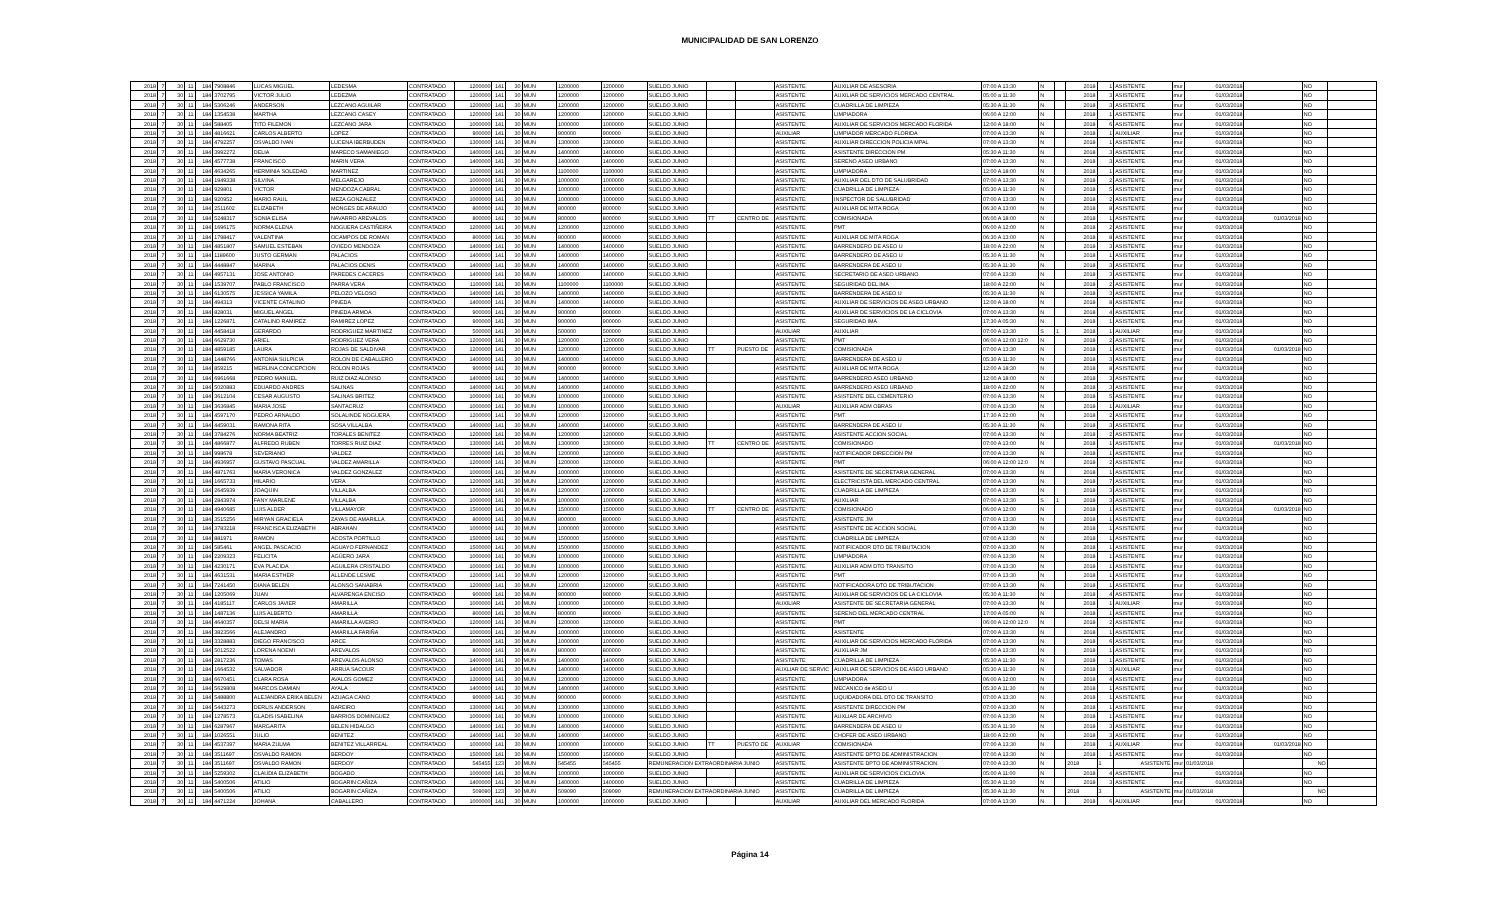MUNICIPALIDAD DE SAN LORENZO
| 2018 | 7 | 30 | 11 | 184 | 7908846 | LUCAS MIGUEL | LEDESMA | CONTRATADO | 1200000 | 141 | 30 | MUN | 1200000 | 1200000 | SUELDO JUNIO | | | ASISTENTE | AUXILIAR DE ASESORIA | 07:00 A 13:30 | N | | 2018 | 1 | ASISTENTE | mur | 01/03/2018 | | NO | |
| 2018 | 7 | 30 | 11 | 184 | 3702795 | VICTOR JULIO | LEDEZMA | CONTRATADO | 1200000 | 141 | 30 | MUN | 1200000 | 1200000 | SUELDO JUNIO | | | ASISTENTE | AUXILIAR DE SERVICIOS MERCADO CENTRAL | 05:00 a 11:30 | N | | 2018 | 3 | ASISTENTE | mur | 01/03/2018 | | NO | |
| 2018 | 7 | 30 | 11 | 184 | 5306246 | ANDERSON | LEZCANO AGUILAR | CONTRATADO | 1200000 | 141 | 30 | MUN | 1200000 | 1200000 | SUELDO JUNIO | | | ASISTENTE | CUADRILLA DE LIMPIEZA | 05:30 A 11:30 | N | | 2018 | 3 | ASISTENTE | mur | 01/03/2018 | | NO | |
| 2018 | 7 | 30 | 11 | 184 | 1354538 | MARTHA | LEZCANO CASEY | CONTRATADO | 1200000 | 141 | 30 | MUN | 1200000 | 1200000 | SUELDO JUNIO | | | ASISTENTE | LIMPIADORA | 06:00 A 12:00 | N | | 2018 | 1 | ASISTENTE | mur | 01/03/2018 | | NO | |
| 2018 | 7 | 30 | 11 | 184 | 588405 | TITO FILEMON | LEZCANO JARA | CONTRATADO | 1000000 | 141 | 30 | MUN | 1000000 | 1000000 | SUELDO JUNIO | | | ASISTENTE | AUXILIAR DE SERVICIOS MERCADO FLORIDA | 12:00 A 18:00 | N | | 2018 | 6 | ASISTENTE | mur | 01/03/2018 | | NO | |
| 2018 | 7 | 30 | 11 | 184 | 4816621 | CARLOS ALBERTO | LOPEZ | CONTRATADO | 900000 | 141 | 30 | MUN | 900000 | 900000 | SUELDO JUNIO | | | AUXILIAR | LIMPIADOR MERCADO FLORIDA | 07:00 A 13:30 | N | | 2018 | 1 | AUXILIAR | mur | 01/03/2018 | | NO | |
| 2018 | 7 | 30 | 11 | 184 | 4792257 | OSVALDO IVAN | LUCENA IBERBUDEN | CONTRATADO | 1300000 | 141 | 30 | MUN | 1300000 | 1300000 | SUELDO JUNIO | | | ASISTENTE | AUXILIAR DIRECCION POLICIA MPAL | 07:00 A 13:30 | N | | 2018 | 1 | ASISTENTE | mur | 01/03/2018 | | NO | |
| 2018 | 7 | 30 | 11 | 184 | 3992272 | DELIA | MARECO SAMANIEGO | CONTRATADO | 1400000 | 141 | 30 | MUN | 1400000 | 1400000 | SUELDO JUNIO | | | ASISTENTE | ASISTENTE DIRECCION PM | 05:30 A 11:30 | N | | 2018 | 3 | ASISTENTE | mur | 01/03/2018 | | NO | |
| 2018 | 7 | 30 | 11 | 184 | 4577738 | FRANCISCO | MARIN VERA | CONTRATADO | 1400000 | 141 | 30 | MUN | 1400000 | 1400000 | SUELDO JUNIO | | | ASISTENTE | SERENO ASEO URBANO | 07:00 A 13:30 | N | | 2018 | 3 | ASISTENTE | mur | 01/03/2018 | | NO | |
| 2018 | 7 | 30 | 11 | 184 | 4634265 | HERMINIA SOLEDAD | MARTINEZ | CONTRATADO | 1100000 | 141 | 30 | MUN | 1100000 | 1100000 | SUELDO JUNIO | | | ASISTENTE | LIMPIADORA | 12:00 A 18:00 | N | | 2018 | 1 | ASISTENTE | mur | 01/03/2018 | | NO | |
| 2018 | 7 | 30 | 11 | 184 | 1949338 | SILVINA | MELGAREJO | CONTRATADO | 1000000 | 141 | 30 | MUN | 1000000 | 1000000 | SUELDO JUNIO | | | ASISTENTE | AUXILIAR DEL DTO DE SALUBRIDAD | 07:00 A 13:30 | N | | 2018 | 2 | ASISTENTE | mur | 01/03/2018 | | NO | |
| 2018 | 7 | 30 | 11 | 184 | 929801 | VICTOR | MENDOZA CABRAL | CONTRATADO | 1000000 | 141 | 30 | MUN | 1000000 | 1000000 | SUELDO JUNIO | | | ASISTENTE | CUADRILLA DE LIMPIEZA | 05:30 A 11:30 | N | | 2018 | 5 | ASISTENTE | mur | 01/03/2018 | | NO | |
| 2018 | 7 | 30 | 11 | 184 | 920952 | MARIO RAUL | MEZA GONZALEZ | CONTRATADO | 1000000 | 141 | 30 | MUN | 1000000 | 1000000 | SUELDO JUNIO | | | ASISTENTE | INSPECTOR DE SALUBRIDAD | 07:00 A 13:30 | N | | 2018 | 2 | ASISTENTE | mur | 01/03/2018 | | NO | |
| 2018 | 7 | 30 | 11 | 184 | 2511602 | ELIZABETH | MONGES DE ARAUJO | CONTRATADO | 800000 | 141 | 30 | MUN | 800000 | 800000 | SUELDO JUNIO | | | ASISTENTE | AUXILIAR DE MITA ROGA | 06:30 A 13:00 | N | | 2018 | 8 | ASISTENTE | mur | 01/03/2018 | | NO | |
| 2018 | 7 | 30 | 11 | 184 | 5248317 | SONIA ELISA | NAVARRO AREVALOS | CONTRATADO | 800000 | 141 | 30 | MUN | 800000 | 800000 | SUELDO JUNIO | TT | CENTRO DE | ASISTENTE | COMISIONADA | 06:00 A 18:00 | N | | 2018 | 1 | ASISTENTE | mur | 01/03/2018 | 01/03/2018 | NO | |
| 2018 | 7 | 30 | 11 | 184 | 1696175 | NORMA ELENA | NOGUERA CASTIÑEIRA | CONTRATADO | 1200000 | 141 | 30 | MUN | 1200000 | 1200000 | SUELDO JUNIO | | | ASISTENTE | PMT | 06:00 A 12:00 | N | | 2018 | 2 | ASISTENTE | mur | 01/03/2018 | | NO | |
| 2018 | 7 | 30 | 11 | 184 | 1798417 | VALENTINA | OCAMPOS DE ROMAN | CONTRATADO | 800000 | 141 | 30 | MUN | 800000 | 800000 | SUELDO JUNIO | | | ASISTENTE | AUXILIAR DE MITA ROGA | 06:30 A 13:00 | N | | 2018 | 8 | ASISTENTE | mur | 01/03/2018 | | NO | |
| 2018 | 7 | 30 | 11 | 184 | 4851807 | SAMUEL ESTEBAN | OVIEDO MENDOZA | CONTRATADO | 1400000 | 141 | 30 | MUN | 1400000 | 1400000 | SUELDO JUNIO | | | ASISTENTE | BARRENDERO DE ASEO U | 18:00 A 22:00 | N | | 2018 | 3 | ASISTENTE | mur | 01/03/2018 | | NO | |
| 2018 | 7 | 30 | 11 | 184 | 1189600 | JUSTO GERMAN | PALACIOS | CONTRATADO | 1400000 | 141 | 30 | MUN | 1400000 | 1400000 | SUELDO JUNIO | | | ASISTENTE | BARRENDERO DE ASEO U | 05:30 A 11:30 | N | | 2018 | 1 | ASISTENTE | mur | 01/03/2018 | | NO | |
| 2018 | 7 | 30 | 11 | 184 | 4448847 | MARINA | PALACIOS DENIS | CONTRATADO | 1400000 | 141 | 30 | MUN | 1400000 | 1400000 | SUELDO JUNIO | | | ASISTENTE | BARRENDERA DE ASEO U | 05:30 A 11:30 | N | | 2018 | 3 | ASISTENTE | mur | 01/03/2018 | | NO | |
| 2018 | 7 | 30 | 11 | 184 | 4957131 | JOSE ANTONIO | PAREDES CACERES | CONTRATADO | 1400000 | 141 | 30 | MUN | 1400000 | 1400000 | SUELDO JUNIO | | | ASISTENTE | SECRETARIO DE ASEO URBANO | 07:00 A 13:30 | N | | 2018 | 3 | ASISTENTE | mur | 01/03/2018 | | NO | |
| 2018 | 7 | 30 | 11 | 184 | 1539707 | PABLO FRANCISCO | PARRA VERA | CONTRATADO | 1100000 | 141 | 30 | MUN | 1100000 | 1100000 | SUELDO JUNIO | | | ASISTENTE | SEGURIDAD DEL IMA | 18:00 A 22:00 | N | | 2018 | 2 | ASISTENTE | mur | 01/03/2018 | | NO | |
| 2018 | 7 | 30 | 11 | 184 | 6130575 | JESSICA YAMILA | PELOZO VELOSO | CONTRATADO | 1400000 | 141 | 30 | MUN | 1400000 | 1400000 | SUELDO JUNIO | | | ASISTENTE | BARRENDERA DE ASEO U | 05:30 A 11:30 | N | | 2018 | 3 | ASISTENTE | mur | 01/03/2018 | | NO | |
| 2018 | 7 | 30 | 11 | 184 | 494313 | VICENTE CATALINO | PINEDA | CONTRATADO | 1400000 | 141 | 30 | MUN | 1400000 | 1400000 | SUELDO JUNIO | | | ASISTENTE | AUXILIAR DE SERVICIOS DE ASEO URBANO | 12:00 A 18:00 | N | | 2018 | 8 | ASISTENTE | mur | 01/03/2018 | | NO | |
| 2018 | 7 | 30 | 11 | 184 | 828031 | MIGUEL ANGEL | PINEDA ARMOA | CONTRATADO | 900000 | 141 | 30 | MUN | 900000 | 900000 | SUELDO JUNIO | | | ASISTENTE | AUXILIAR DE SERVICIOS DE LA CICLOVIA | 07:00 A 13:30 | N | | 2018 | 4 | ASISTENTE | mur | 01/03/2018 | | NO | |
| 2018 | 7 | 30 | 11 | 184 | 1226871 | CATALINO RAMIREZ | RAMIREZ LOPEZ | CONTRATADO | 900000 | 141 | 30 | MUN | 900000 | 900000 | SUELDO JUNIO | | | ASISTENTE | SEGURIDAD IMA | 17:30 A 05:30 | N | | 2018 | 1 | ASISTENTE | mur | 01/03/2018 | | NO | |
| 2018 | 7 | 30 | 11 | 184 | 4458418 | GERARDO | RODRIGUEZ MARTINEZ | CONTRATADO | 500000 | 141 | 30 | MUN | 500000 | 500000 | SUELDO JUNIO | | | AUXILIAR | AUXILIAR | 07:00 A 13:30 | S | 1 | 2018 | 1 | AUXILIAR | mur | 01/03/2018 | | NO | |
| 2018 | 7 | 30 | 11 | 184 | 6629730 | ARIEL | RODRIGUEZ VERA | CONTRATADO | 1200000 | 141 | 30 | MUN | 1200000 | 1200000 | SUELDO JUNIO | | | ASISTENTE | PMT | 06:00 A 12:00 12:0 | N | | 2018 | 2 | ASISTENTE | mur | 01/03/2018 | | NO | |
| 2018 | 7 | 30 | 11 | 184 | 4859185 | LAURA | ROJAS DE SALDIVAR | CONTRATADO | 1200000 | 141 | 30 | MUN | 1200000 | 1200000 | SUELDO JUNIO | TT | PUESTO DE | ASISTENTE | COMISIONADA | 07:00 A 13:30 | N | | 2018 | 1 | ASISTENTE | mur | 01/03/2018 | 01/03/2018 | NO | |
| 2018 | 7 | 30 | 11 | 184 | 1448766 | ANTONIA SULPICIA | ROLON DE CABALLERO | CONTRATADO | 1400000 | 141 | 30 | MUN | 1400000 | 1400000 | SUELDO JUNIO | | | ASISTENTE | BARRENDERA DE ASEO U | 05:30 A 11:30 | N | | 2018 | 3 | ASISTENTE | mur | 01/03/2018 | | NO | |
| 2018 | 7 | 30 | 11 | 184 | 859215 | MERLINA CONCEPCION | ROLON ROJAS | CONTRATADO | 900000 | 141 | 30 | MUN | 900000 | 900000 | SUELDO JUNIO | | | ASISTENTE | AUXILIAR DE MITA ROGA | 12:00 A 18:30 | N | | 2018 | 8 | ASISTENTE | mur | 01/03/2018 | | NO | |
| 2018 | 7 | 30 | 11 | 184 | 6961668 | PEDRO MANUEL | RUIZ DIAZ ALONSO | CONTRATADO | 1400000 | 141 | 30 | MUN | 1400000 | 1400000 | SUELDO JUNIO | | | ASISTENTE | BARRENDERO ASEO URBANO | 12:00 A 18:00 | N | | 2018 | 3 | ASISTENTE | mur | 01/03/2018 | | NO | |
| 2018 | 7 | 30 | 11 | 184 | 5020883 | EDUARDO ANDRES | SALINAS | CONTRATADO | 1400000 | 141 | 30 | MUN | 1400000 | 1400000 | SUELDO JUNIO | | | ASISTENTE | BARRENDERO ASEO URBANO | 18:00 A 22:00 | N | | 2018 | 3 | ASISTENTE | mur | 01/03/2018 | | NO | |
| 2018 | 7 | 30 | 11 | 184 | 3612104 | CESAR AUGUSTO | SALINAS BRITEZ | CONTRATADO | 1000000 | 141 | 30 | MUN | 1000000 | 1000000 | SUELDO JUNIO | | | ASISTENTE | ASISTENTE DEL CEMENTERIO | 07:00 A 13:30 | N | | 2018 | 5 | ASISTENTE | mur | 01/03/2018 | | NO | |
| 2018 | 7 | 30 | 11 | 184 | 3636845 | MARIA JOSE | SANTACRUZ | CONTRATADO | 1000000 | 141 | 30 | MUN | 1000000 | 1000000 | SUELDO JUNIO | | | AUXILIAR | AUXILIAR ADM OBRAS | 07:00 A 13:30 | N | | 2018 | 1 | AUXILIAR | mur | 01/03/2018 | | NO | |
| 2018 | 7 | 30 | 11 | 184 | 4597170 | PEDRO ARNALDO | SOLALINDE NOGUERA | CONTRATADO | 1200000 | 141 | 30 | MUN | 1200000 | 1200000 | SUELDO JUNIO | | | ASISTENTE | PMT | 17:30 A 22:00 | N | | 2018 | 2 | ASISTENTE | mur | 01/03/2018 | | NO | |
| 2018 | 7 | 30 | 11 | 184 | 4459031 | RAMONA RITA | SOSA VILLALBA | CONTRATADO | 1400000 | 141 | 30 | MUN | 1400000 | 1400000 | SUELDO JUNIO | | | ASISTENTE | BARRENDERA DE ASEO U | 05:30 A 11:30 | N | | 2018 | 3 | ASISTENTE | mur | 01/03/2018 | | NO | |
| 2018 | 7 | 30 | 11 | 184 | 3784276 | NORMA BEATRIZ | TORALES BENITEZ | CONTRATADO | 1200000 | 141 | 30 | MUN | 1200000 | 1200000 | SUELDO JUNIO | | | ASISTENTE | ASISTENTE ACCION SOCIAL | 07:00 A 13:30 | N | | 2018 | 2 | ASISTENTE | mur | 01/03/2018 | | NO | |
| 2018 | 7 | 30 | 11 | 184 | 4866877 | ALFREDO RUBEN | TORRES RUIZ DIAZ | CONTRATADO | 1300000 | 141 | 30 | MUN | 1300000 | 1300000 | SUELDO JUNIO | TT | CENTRO DE | ASISTENTE | COMISIONADO | 07:00 A 13:00 | N | | 2018 | 1 | ASISTENTE | mur | 01/03/2018 | 01/03/2018 | NO | |
| 2018 | 7 | 30 | 11 | 184 | 998678 | SEVERIANO | VALDEZ | CONTRATADO | 1200000 | 141 | 30 | MUN | 1200000 | 1200000 | SUELDO JUNIO | | | ASISTENTE | NOTIFICADOR DIRECCION PM | 07:00 A 13:30 | N | | 2018 | 1 | ASISTENTE | mur | 01/03/2018 | | NO | |
| 2018 | 7 | 30 | 11 | 184 | 4936957 | GUSTAVO PASCUAL | VALDEZ AMARILLA | CONTRATADO | 1200000 | 141 | 30 | MUN | 1200000 | 1200000 | SUELDO JUNIO | | | ASISTENTE | PMT | 06:00 A 12:00 12:0 | N | | 2018 | 2 | ASISTENTE | mur | 01/03/2018 | | NO | |
| 2018 | 7 | 30 | 11 | 184 | 4871763 | MARIA VERONICA | VALDEZ GONZALEZ | CONTRATADO | 1000000 | 141 | 30 | MUN | 1000000 | 1000000 | SUELDO JUNIO | | | ASISTENTE | ASISTENTE DE SECRETARIA GENERAL | 07:00 A 13:30 | N | | 2018 | 1 | ASISTENTE | mur | 01/03/2018 | | NO | |
| 2018 | 7 | 30 | 11 | 184 | 1665733 | HILARIO | VERA | CONTRATADO | 1200000 | 141 | 30 | MUN | 1200000 | 1200000 | SUELDO JUNIO | | | ASISTENTE | ELECTRICISTA DEL MERCADO CENTRAL | 07:00 A 13:30 | N | | 2018 | 7 | ASISTENTE | mur | 01/03/2018 | | NO | |
| 2018 | 7 | 30 | 11 | 184 | 2645939 | JOAQUIN | VILLALBA | CONTRATADO | 1200000 | 141 | 30 | MUN | 1200000 | 1200000 | SUELDO JUNIO | | | ASISTENTE | CUADRILLA DE LIMPIEZA | 07:00 A 13:30 | N | | 2018 | 3 | ASISTENTE | mur | 01/03/2018 | | NO | |
| 2018 | 7 | 30 | 11 | 184 | 2843974 | FANY MARLENE | VILLALBA | CONTRATADO | 1000000 | 141 | 30 | MUN | 1000000 | 1000000 | SUELDO JUNIO | | | ASISTENTE | AUXILIAR | 07:00 A 13:30 | S | 1 | 2018 | 3 | ASISTENTE | mur | 01/03/2018 | | NO | |
| 2018 | 7 | 30 | 11 | 184 | 4940685 | LUIS ALDER | VILLAMAYOR | CONTRATADO | 1500000 | 141 | 30 | MUN | 1500000 | 1500000 | SUELDO JUNIO | TT | CENTRO DE | ASISTENTE | COMISIONADO | 06:00 A 12:00 | N | | 2018 | 1 | ASISTENTE | mur | 01/03/2018 | 01/03/2018 | NO | |
| 2018 | 7 | 30 | 11 | 184 | 3515256 | MIRYAN GRACIELA | ZAYAS DE AMARILLA | CONTRATADO | 800000 | 141 | 30 | MUN | 800000 | 800000 | SUELDO JUNIO | | | ASISTENTE | ASISTENTE JM | 07:00 A 13:30 | N | | 2018 | 1 | ASISTENTE | mur | 01/03/2018 | | NO | |
| 2018 | 7 | 30 | 11 | 184 | 3783218 | FRANCISCA ELIZABETH | ABRAHAN | CONTRATADO | 1000000 | 141 | 30 | MUN | 1000000 | 1000000 | SUELDO JUNIO | | | ASISTENTE | ASISTENTE DE ACCION SOCIAL | 07:00 A 13:30 | N | | 2018 | 1 | ASISTENTE | mur | 01/03/2018 | | NO | |
| 2018 | 7 | 30 | 11 | 184 | 881971 | RAMON | ACOSTA PORTILLO | CONTRATADO | 1500000 | 141 | 30 | MUN | 1500000 | 1500000 | SUELDO JUNIO | | | ASISTENTE | CUADRILLA DE LIMPIEZA | 07:00 A 13:30 | N | | 2018 | 1 | ASISTENTE | mur | 01/03/2018 | | NO | |
| 2018 | 7 | 30 | 11 | 184 | 585461 | ANGEL PASCACIO | AGUAYO FERNANDEZ | CONTRATADO | 1500000 | 141 | 30 | MUN | 1500000 | 1500000 | SUELDO JUNIO | | | ASISTENTE | NOTIFICADOR DTO DE TRIBUTACION | 07:00 A 13:30 | N | | 2018 | 1 | ASISTENTE | mur | 01/03/2018 | | NO | |
| 2018 | 7 | 30 | 11 | 184 | 2209323 | FELICITA | AGÜERO JARA | CONTRATADO | 1000000 | 141 | 30 | MUN | 1000000 | 1000000 | SUELDO JUNIO | | | ASISTENTE | LIMPIADORA | 07:00 A 13:30 | N | | 2018 | 1 | ASISTENTE | mur | 01/03/2018 | | NO | |
| 2018 | 7 | 30 | 11 | 184 | 4230171 | EVA PLACIDA | AGUILERA CRISTALDO | CONTRATADO | 1000000 | 141 | 30 | MUN | 1000000 | 1000000 | SUELDO JUNIO | | | ASISTENTE | AUXILIAR ADM DTO TRANSITO | 07:00 A 13:30 | N | | 2018 | 1 | ASISTENTE | mur | 01/03/2018 | | NO | |
| 2018 | 7 | 30 | 11 | 184 | 4631531 | MARIA ESTHER | ALLENDE LESME | CONTRATADO | 1200000 | 141 | 30 | MUN | 1200000 | 1200000 | SUELDO JUNIO | | | ASISTENTE | PMT | 07:00 A 13:30 | N | | 2018 | 1 | ASISTENTE | mur | 01/03/2018 | | NO | |
| 2018 | 7 | 30 | 11 | 184 | 7241450 | DIANA BELEN | ALONSO SANABRIA | CONTRATADO | 1200000 | 141 | 30 | MUN | 1200000 | 1200000 | SUELDO JUNIO | | | ASISTENTE | NOTIFICADORA DTO DE TRIBUTACION | 07:00 A 13:30 | N | | 2018 | 1 | ASISTENTE | mur | 01/03/2018 | | NO | |
| 2018 | 7 | 30 | 11 | 184 | 1205069 | JUAN | ALVARENGA ENCISO | CONTRATADO | 900000 | 141 | 30 | MUN | 900000 | 900000 | SUELDO JUNIO | | | ASISTENTE | AUXILIAR DE SERVICIOS DE LA CICLOVIA | 05:30 A 11:30 | N | | 2018 | 4 | ASISTENTE | mur | 01/03/2018 | | NO | |
| 2018 | 7 | 30 | 11 | 184 | 4185117 | CARLOS JAVIER | AMARILLA | CONTRATADO | 1000000 | 141 | 30 | MUN | 1000000 | 1000000 | SUELDO JUNIO | | | AUXILIAR | ASISTENTE DE SECRETARIA GENERAL | 07:00 A 13:30 | N | | 2018 | 1 | AUXILIAR | mur | 01/03/2018 | | NO | |
| 2018 | 7 | 30 | 11 | 184 | 1487136 | LUIS ALBERTO | AMARILLA | CONTRATADO | 800000 | 141 | 30 | MUN | 800000 | 800000 | SUELDO JUNIO | | | ASISTENTE | SERENO DEL MERCADO CENTRAL | 17:00 A 05:00 | N | | 2018 | 1 | ASISTENTE | mur | 01/03/2018 | | NO | |
| 2018 | 7 | 30 | 11 | 184 | 4640357 | DELSI MARIA | AMARILLA AVEIRO | CONTRATADO | 1200000 | 141 | 30 | MUN | 1200000 | 1200000 | SUELDO JUNIO | | | ASISTENTE | PMT | 06:00 A 12:00 12:0 | N | | 2018 | 2 | ASISTENTE | mur | 01/03/2018 | | NO | |
| 2018 | 7 | 30 | 11 | 184 | 3823566 | ALEJANDRO | AMARILLA FARIÑA | CONTRATADO | 1000000 | 141 | 30 | MUN | 1000000 | 1000000 | SUELDO JUNIO | | | ASISTENTE | ASISTENTE | 07:00 A 13:30 | N | | 2018 | 1 | ASISTENTE | mur | 01/03/2018 | | NO | |
| 2018 | 7 | 30 | 11 | 184 | 3328883 | DIEGO FRANCISCO | ARCE | CONTRATADO | 1000000 | 141 | 30 | MUN | 1000000 | 1000000 | SUELDO JUNIO | | | ASISTENTE | AUXILIAR DE SERVICIOS MERCADO FLORIDA | 07:00 A 13:30 | N | | 2018 | 6 | ASISTENTE | mur | 01/03/2018 | | NO | |
| 2018 | 7 | 30 | 11 | 184 | 5012522 | LORENA NOEMI | AREVALOS | CONTRATADO | 800000 | 141 | 30 | MUN | 800000 | 800000 | SUELDO JUNIO | | | ASISTENTE | AUXILIAR JM | 07:00 A 13:30 | N | | 2018 | 1 | ASISTENTE | mur | 01/03/2018 | | NO | |
| 2018 | 7 | 30 | 11 | 184 | 2817236 | TOMAS | AREVALOS ALONSO | CONTRATADO | 1400000 | 141 | 30 | MUN | 1400000 | 1400000 | SUELDO JUNIO | | | ASISTENTE | CUADRILLA DE LIMPIEZA | 05:30 A 11:30 | N | | 2018 | 1 | ASISTENTE | mur | 01/03/2018 | | NO | |
| 2018 | 7 | 30 | 11 | 184 | 1664532 | SALVADOR | ARRUA SACOUR | CONTRATADO | 1400000 | 141 | 30 | MUN | 1400000 | 1400000 | SUELDO JUNIO | | | AUXLIAR DE SERVIC | AUXILIAR DE SERVICIOS DE ASEO URBANO | 05:30 A 11:30 | N | | 2018 | 3 | AUXILIAR | mur | 01/03/2018 | | NO | |
| 2018 | 7 | 30 | 11 | 184 | 6670451 | CLARA ROSA | AVALOS GOMEZ | CONTRATADO | 1200000 | 141 | 30 | MUN | 1200000 | 1200000 | SUELDO JUNIO | | | ASISTENTE | LIMPIADORA | 06:00 A 12:00 | N | | 2018 | 4 | ASISTENTE | mur | 01/03/2018 | | NO | |
| 2018 | 7 | 30 | 11 | 184 | 5629808 | MARCOS DAMIAN | AYALA | CONTRATADO | 1400000 | 141 | 30 | MUN | 1400000 | 1400000 | SUELDO JUNIO | | | ASISTENTE | MECANICO de ASEO U | 05:30 A 11:30 | N | | 2018 | 1 | ASISTENTE | mur | 01/03/2018 | | NO | |
| 2018 | 7 | 30 | 11 | 184 | 5488800 | ALEJANDRA ERIKA BELEN | AZUAGA CANO | CONTRATADO | 900000 | 141 | 30 | MUN | 900000 | 900000 | SUELDO JUNIO | | | ASISTENTE | LIQUIDADORA DEL DTO DE TRANSITO | 07:00 A 13:30 | N | | 2018 | 1 | ASISTENTE | mur | 01/03/2018 | | NO | |
| 2018 | 7 | 30 | 11 | 184 | 5443273 | DERLIS ANDERSON | BAREIRO | CONTRATADO | 1300000 | 141 | 30 | MUN | 1300000 | 1300000 | SUELDO JUNIO | | | ASISTENTE | ASISTENTE DIRECCION PM | 07:00 A 13:30 | N | | 2018 | 1 | ASISTENTE | mur | 01/03/2018 | | NO | |
| 2018 | 7 | 30 | 11 | 184 | 1278573 | GLADIS ISABELINA | BARRIOS DOMINGUEZ | CONTRATADO | 1000000 | 141 | 30 | MUN | 1000000 | 1000000 | SUELDO JUNIO | | | ASISTENTE | AUXLIAR DE ARCHIVO | 07:00 A 13:30 | N | | 2018 | 1 | ASISTENTE | mur | 01/03/2018 | | NO | |
| 2018 | 7 | 30 | 11 | 184 | 6287967 | MARGARITA | BELEN HIDALGO | CONTRATADO | 1400000 | 141 | 30 | MUN | 1400000 | 1400000 | SUELDO JUNIO | | | ASISTENTE | BARRENDERA DE ASEO U | 05:30 A 11:30 | N | | 2018 | 3 | ASISTENTE | mur | 01/03/2018 | | NO | |
| 2018 | 7 | 30 | 11 | 184 | 1026551 | JULIO | BENITEZ | CONTRATADO | 1400000 | 141 | 30 | MUN | 1400000 | 1400000 | SUELDO JUNIO | | | ASISTENTE | CHOFER DE ASEO URBANO | 18:00 A 22:00 | N | | 2018 | 3 | ASISTENTE | mur | 01/03/2018 | | NO | |
| 2018 | 7 | 30 | 11 | 184 | 4537397 | MARIA ZULMA | BENITEZ VILLARREAL | CONTRATADO | 1000000 | 141 | 30 | MUN | 1000000 | 1000000 | SUELDO JUNIO | TT | PUESTO DE | AUXILIAR | COMISIONADA | 07:00 A 13:30 | N | | 2018 | 1 | AUXILIAR | mur | 01/03/2018 | 01/03/2018 | NO | |
| 2018 | 7 | 30 | 11 | 184 | 3511697 | OSVALDO RAMON | BERDOY | CONTRATADO | 1500000 | 141 | 30 | MUN | 1500000 | 1500000 | SUELDO JUNIO | | | ASISTENTE | ASISTENTE DPTO DE ADMINISTRACION | 07:00 A 13:30 | N | | 2018 | 1 | ASISTENTE | mur | 01/03/2018 | | NO | |
| 2018 | 7 | 30 | 11 | 184 | 3511697 | OSVALDO RAMON | BERDOY | CONTRATADO | 545455 | 123 | 30 | MUN | 545455 | 545455 | REMUNERACION EXTRAORDINARIA JUNIO | | | ASISTENTE | ASISTENTE DPTO DE ADMINISTRACION | 07:00 A 13:30 | N | | 2018 | 1 | ASISTENTE | mur | 01/03/2018 | | NO | |
| 2018 | 7 | 30 | 11 | 184 | 5259302 | CLAUDIA ELIZABETH | BOGADO | CONTRATADO | 1000000 | 141 | 30 | MUN | 1000000 | 1000000 | SUELDO JUNIO | | | ASISTENTE | AUXILIAR DE SERVICIOS CICLOVIA | 05:00 A 11:00 | N | | 2018 | 4 | ASISTENTE | mur | 01/03/2018 | | NO | |
| 2018 | 7 | 30 | 11 | 184 | 5400506 | ATILIO | BOGARIN CAÑIZA | CONTRATADO | 1400000 | 141 | 30 | MUN | 1400000 | 1400000 | SUELDO JUNIO | | | ASISTENTE | CUADRILLA DE LIMPIEZA | 05:30 A 11:30 | N | | 2018 | 3 | ASISTENTE | mur | 01/03/2018 | | NO | |
| 2018 | 7 | 30 | 11 | 184 | 5400506 | ATILIO | BOGARIN CAÑIZA | CONTRATADO | 509090 | 123 | 30 | MUN | 509090 | 509090 | REMUNERACION EXTRAORDINARIA JUNIO | | | ASISTENTE | CUADRILLA DE LIMPIEZA | 05:30 A 11:30 | N | | 2018 | 3 | ASISTENTE | mur | 01/03/2018 | | NO | |
| 2018 | 7 | 30 | 11 | 184 | 4471224 | JOHANA | CABALLERO | CONTRATADO | 1000000 | 141 | 30 | MUN | 1000000 | 1000000 | SUELDO JUNIO | | | AUXILIAR | AUXILIAR DEL MERCADO FLORIDA | 07:00 A 13:30 | N | | 2018 | 6 | AUXILIAR | mur | 01/03/2018 | | NO | |
Página 14